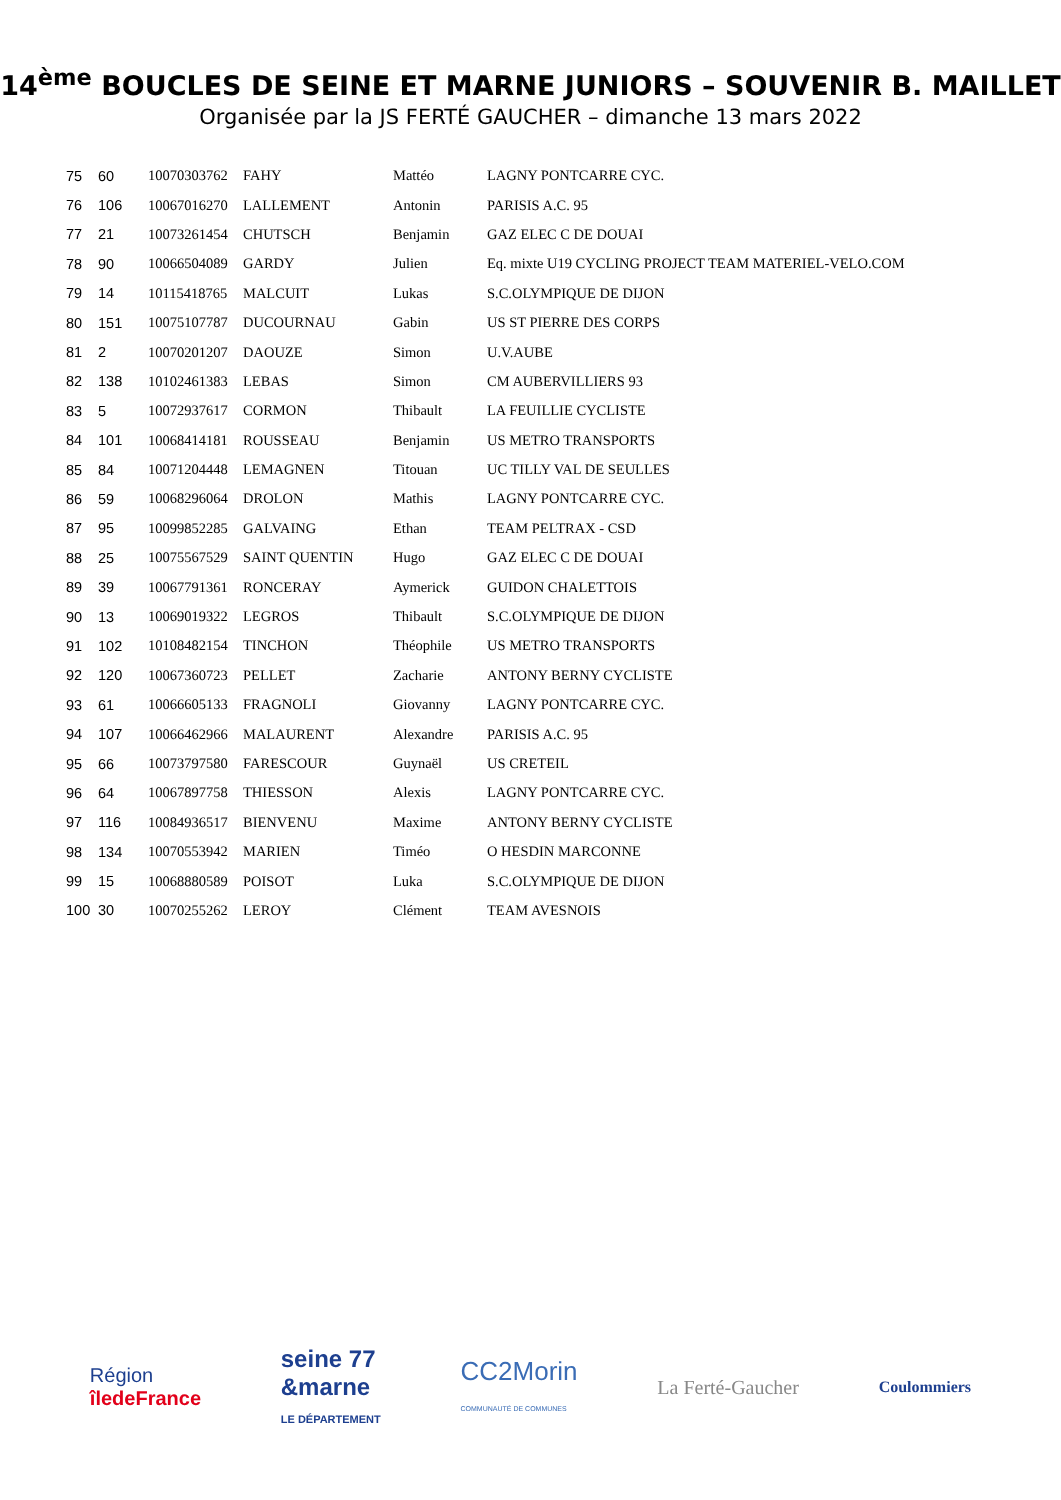14<sup>ème</sup> BOUCLES DE SEINE ET MARNE JUNIORS – SOUVENIR B. MAILLET
Organisée par la JS FERTÉ GAUCHER – dimanche 13 mars 2022
| 75 | 60 | 10070303762 | FAHY | Mattéo | LAGNY PONTCARRE CYC. |
| 76 | 106 | 10067016270 | LALLEMENT | Antonin | PARISIS A.C. 95 |
| 77 | 21 | 10073261454 | CHUTSCH | Benjamin | GAZ ELEC C DE DOUAI |
| 78 | 90 | 10066504089 | GARDY | Julien | Eq. mixte U19 CYCLING PROJECT TEAM MATERIEL-VELO.COM |
| 79 | 14 | 10115418765 | MALCUIT | Lukas | S.C.OLYMPIQUE DE DIJON |
| 80 | 151 | 10075107787 | DUCOURNAU | Gabin | US ST PIERRE DES CORPS |
| 81 | 2 | 10070201207 | DAOUZE | Simon | U.V.AUBE |
| 82 | 138 | 10102461383 | LEBAS | Simon | CM AUBERVILLIERS 93 |
| 83 | 5 | 10072937617 | CORMON | Thibault | LA FEUILLIE CYCLISTE |
| 84 | 101 | 10068414181 | ROUSSEAU | Benjamin | US METRO TRANSPORTS |
| 85 | 84 | 10071204448 | LEMAGNEN | Titouan | UC TILLY VAL DE SEULLES |
| 86 | 59 | 10068296064 | DROLON | Mathis | LAGNY PONTCARRE CYC. |
| 87 | 95 | 10099852285 | GALVAING | Ethan | TEAM PELTRAX - CSD |
| 88 | 25 | 10075567529 | SAINT QUENTIN | Hugo | GAZ ELEC C DE DOUAI |
| 89 | 39 | 10067791361 | RONCERAY | Aymerick | GUIDON CHALETTOIS |
| 90 | 13 | 10069019322 | LEGROS | Thibault | S.C.OLYMPIQUE DE DIJON |
| 91 | 102 | 10108482154 | TINCHON | Théophile | US METRO TRANSPORTS |
| 92 | 120 | 10067360723 | PELLET | Zacharie | ANTONY BERNY CYCLISTE |
| 93 | 61 | 10066605133 | FRAGNOLI | Giovanny | LAGNY PONTCARRE CYC. |
| 94 | 107 | 10066462966 | MALAURENT | Alexandre | PARISIS A.C. 95 |
| 95 | 66 | 10073797580 | FARESCOUR | Guynaël | US CRETEIL |
| 96 | 64 | 10067897758 | THIESSON | Alexis | LAGNY PONTCARRE CYC. |
| 97 | 116 | 10084936517 | BIENVENU | Maxime | ANTONY BERNY CYCLISTE |
| 98 | 134 | 10070553942 | MARIEN | Timéo | O HESDIN MARCONNE |
| 99 | 15 | 10068880589 | POISOT | Luka | S.C.OLYMPIQUE DE DIJON |
| 100 | 30 | 10070255262 | LEROY | Clément | TEAM AVESNOIS |
Région
îledeFrance
seine 77
&marne
LE DÉPARTEMENT
CC2Morin
COMMUNAUTÉ DE COMMUNES
La Ferté-Gaucher
Coulommiers